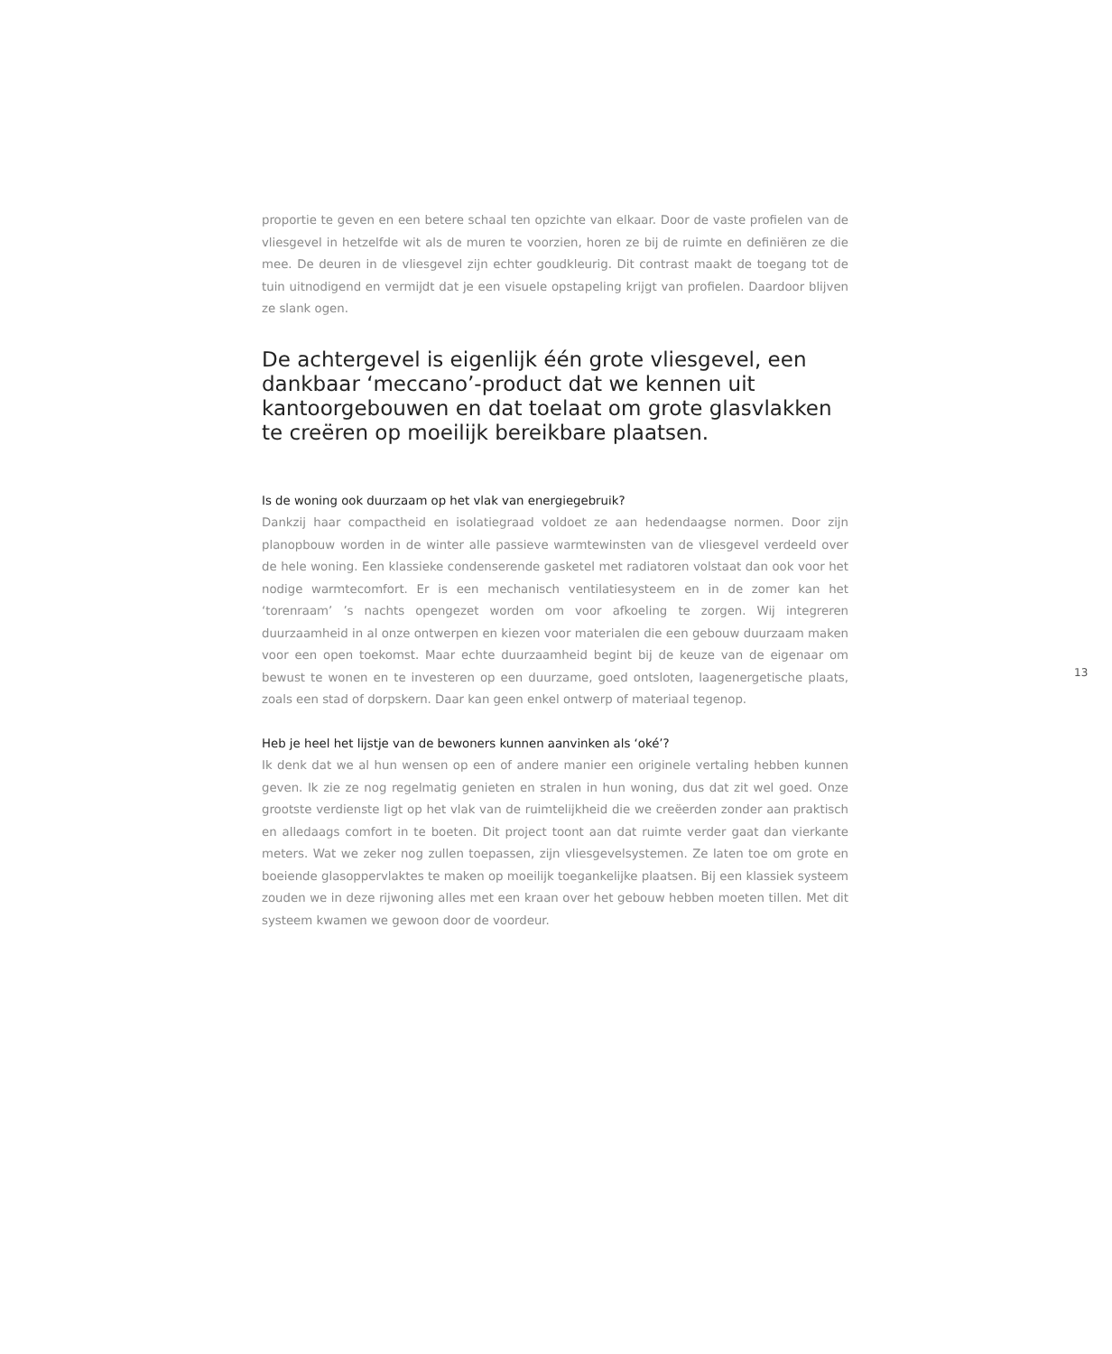proportie te geven en een betere schaal ten opzichte van elkaar. Door de vaste profielen van de vliesgevel in hetzelfde wit als de muren te voorzien, horen ze bij de ruimte en definiëren ze die mee. De deuren in de vliesgevel zijn echter goudkleurig. Dit contrast maakt de toegang tot de tuin uitnodigend en vermijdt dat je een visuele opstapeling krijgt van profielen. Daardoor blijven ze slank ogen.
De achtergevel is eigenlijk één grote vliesgevel, een dankbaar ‘meccano’-product dat we kennen uit kantoorgebouwen en dat toelaat om grote glasvlakken te creëren op moeilijk bereikbare plaatsen.
Is de woning ook duurzaam op het vlak van energiegebruik?
Dankzij haar compactheid en isolatiegraad voldoet ze aan hedendaagse normen. Door zijn planopbouw worden in de winter alle passieve warmtewinsten van de vliesgevel verdeeld over de hele woning. Een klassieke condenserende gasketel met radiatoren volstaat dan ook voor het nodige warmtecomfort. Er is een mechanisch ventilatiesysteem en in de zomer kan het ‘torenraam’ ’s nachts opengezet worden om voor afkoeling te zorgen. Wij integreren duurzaamheid in al onze ontwerpen en kiezen voor materialen die een gebouw duurzaam maken voor een open toekomst. Maar echte duurzaamheid begint bij de keuze van de eigenaar om bewust te wonen en te investeren op een duurzame, goed ontsloten, laagenergetische plaats, zoals een stad of dorpskern. Daar kan geen enkel ontwerp of materiaal tegenop.
Heb je heel het lijstje van de bewoners kunnen aanvinken als ‘oké’?
Ik denk dat we al hun wensen op een of andere manier een originele vertaling hebben kunnen geven. Ik zie ze nog regelmatig genieten en stralen in hun woning, dus dat zit wel goed. Onze grootste verdienste ligt op het vlak van de ruimtelijkheid die we creëerden zonder aan praktisch en alledaags comfort in te boeten. Dit project toont aan dat ruimte verder gaat dan vierkante meters. Wat we zeker nog zullen toepassen, zijn vliesgevelsystemen. Ze laten toe om grote en boeiende glasoppervlaktes te maken op moeilijk toegankelijke plaatsen. Bij een klassiek systeem zouden we in deze rijwoning alles met een kraan over het gebouw hebben moeten tillen. Met dit systeem kwamen we gewoon door de voordeur.
13